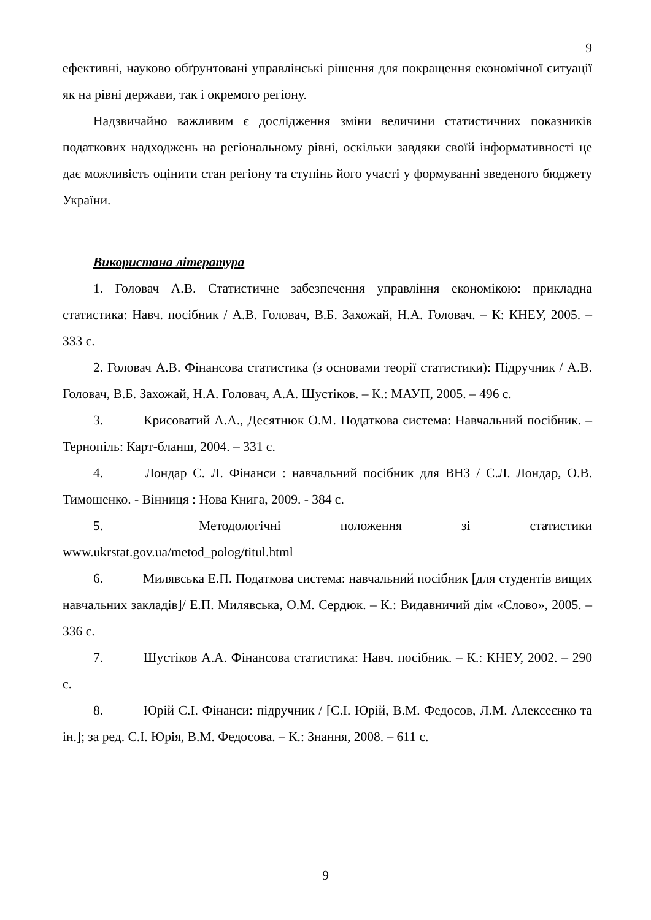9
ефективні, науково обґрунтовані управлінські рішення для покращення економічної ситуації як на рівні держави, так і окремого регіону.
Надзвичайно важливим є дослідження зміни величини статистичних показників податкових надходжень на регіональному рівні, оскільки завдяки своїй інформативності це дає можливість оцінити стан регіону та ступінь його участі у формуванні зведеного бюджету України.
Використана література
1. Головач А.В. Статистичне забезпечення управління економікою: прикладна статистика: Навч. посібник / А.В. Головач, В.Б. Захожай, Н.А. Головач. – К: КНЕУ, 2005. – 333 с.
2. Головач А.В. Фінансова статистика (з основами теорії статистики): Підручник / А.В. Головач, В.Б. Захожай, Н.А. Головач, А.А. Шустіков. – К.: МАУП, 2005. – 496 с.
3. Крисоватий А.А., Десятнюк О.М. Податкова система: Навчальний посібник. – Тернопіль: Карт-бланш, 2004. – 331 с.
4. Лондар С. Л. Фінанси : навчальний посібник для ВНЗ / С.Л. Лондар, О.В. Тимошенко. - Вінниця : Нова Книга, 2009. - 384 с.
5. Методологічні положення зі статистики www.ukrstat.gov.ua/metod_polog/titul.html
6. Милявська Е.П. Податкова система: навчальний посібник [для студентів вищих навчальних закладів]/ Е.П. Милявська, О.М. Сердюк. – К.: Видавничий дім «Слово», 2005. – 336 с.
7. Шустіков А.А. Фінансова статистика: Навч. посібник. – К.: КНЕУ, 2002. – 290 с.
8. Юрій С.І. Фінанси: підручник / [С.І. Юрій, В.М. Федосов, Л.М. Алексеєнко та ін.]; за ред. С.І. Юрія, В.М. Федосова. – К.: Знання, 2008. – 611 с.
9